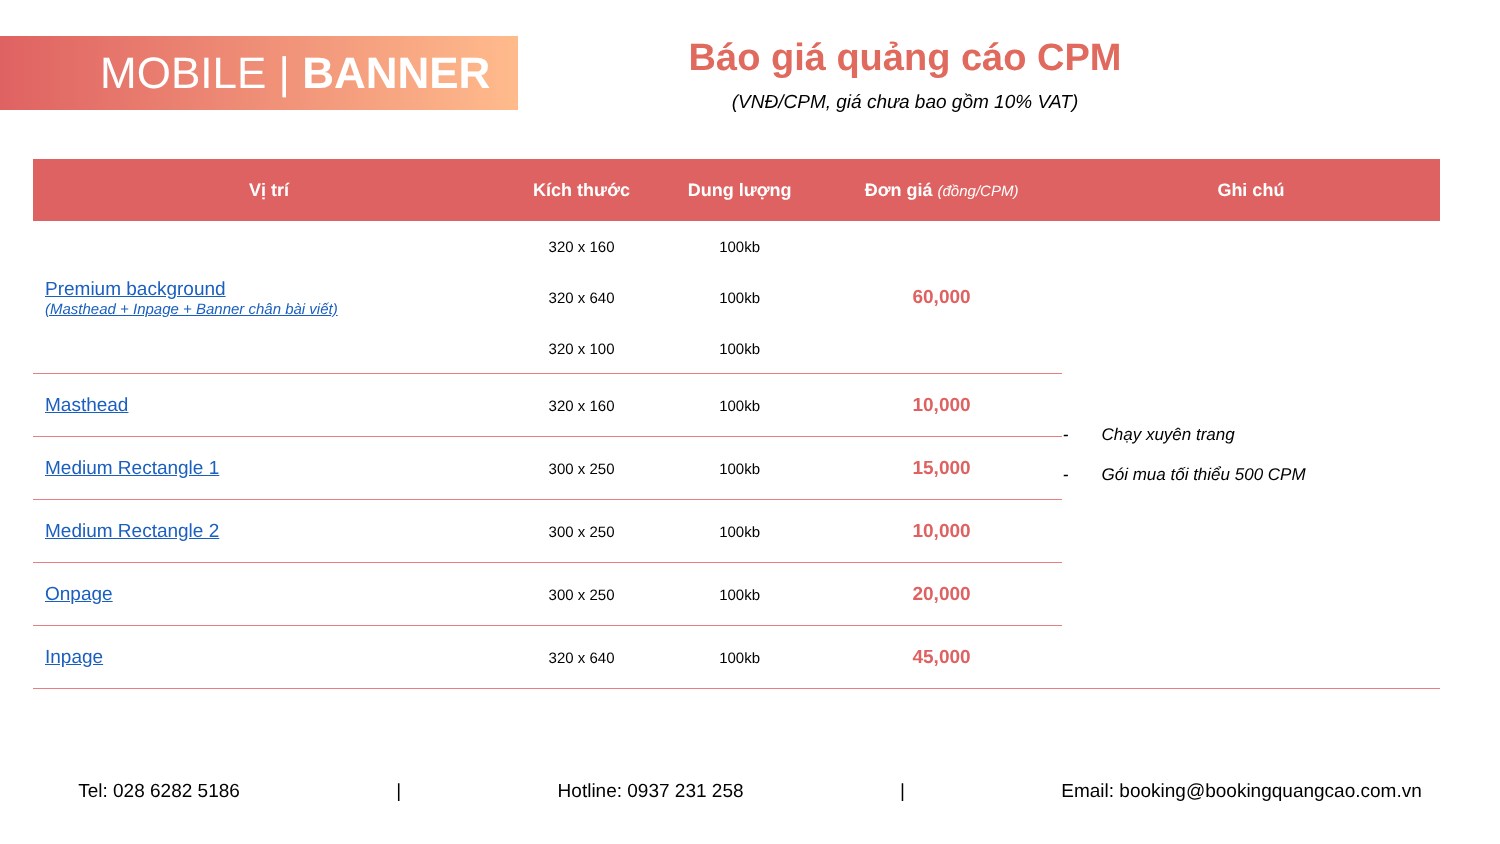MOBILE | BANNER
Báo giá quảng cáo CPM
(VNĐ/CPM, giá chưa bao gồm 10% VAT)
| Vị trí | Kích thước | Dung lượng | Đơn giá (đồng/CPM) | Ghi chú |
| --- | --- | --- | --- | --- |
| Premium background (Masthead + Inpage + Banner chân bài viết) | 320 x 160 320 x 640 320 x 100 | 100kb 100kb 100kb | 60,000 | - Chạy xuyên trang - Gói mua tối thiểu 500 CPM |
| Masthead | 320 x 160 | 100kb | 10,000 | |
| Medium Rectangle 1 | 300 x 250 | 100kb | 15,000 | |
| Medium Rectangle 2 | 300 x 250 | 100kb | 10,000 | |
| Onpage | 300 x 250 | 100kb | 20,000 | |
| Inpage | 320 x 640 | 100kb | 45,000 | |
Tel: 028 6282 5186 | Hotline: 0937 231 258 | Email: booking@bookingquangcao.com.vn